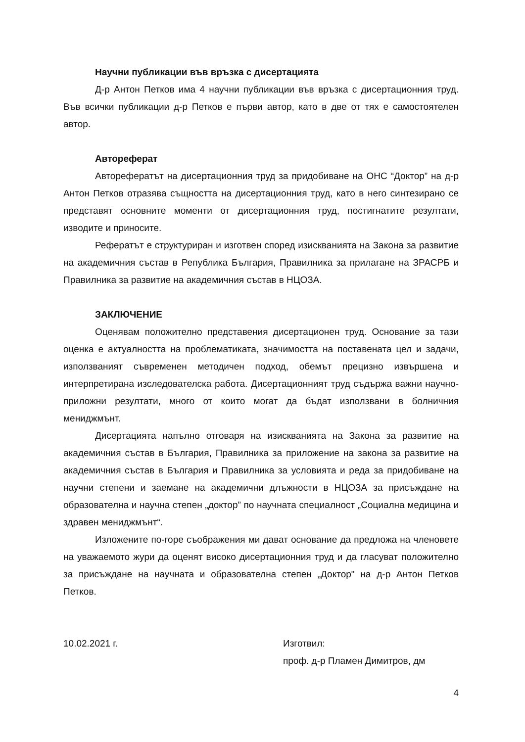Научни публикации във връзка с дисертацията
Д-р Антон Петков има 4 научни публикации във връзка с дисертационния труд. Във всички публикации д-р Петков е първи автор, като в две от тях е самостоятелен автор.
Автореферат
Авторефератът на дисертационния труд за придобиване на ОНС “Доктор” на д-р Антон Петков отразява същността на дисертационния труд, като в него синтезирано се представят основните моменти от дисертационния труд, постигнатите резултати, изводите и приносите.
Рефератът е структуриран и изготвен според изискванията на Закона за развитие на академичния състав в Република България, Правилника за прилагане на ЗРАСРБ и Правилника за развитие на академичния състав в НЦОЗА.
ЗАКЛЮЧЕНИЕ
Оценявам положително представения дисертационен труд. Основание за тази оценка е актуалността на проблематиката, значимостта на поставената цел и задачи, използваният съвременен методичен подход, обемът прецизно извършена и интерпретирана изследователска работа. Дисертационният труд съдържа важни научно-приложни резултати, много от които могат да бъдат използвани в болничния мениджмънт.
Дисертацията напълно отговаря на изискванията на Закона за развитие на академичния състав в България, Правилника за приложение на закона за развитие на академичния състав в България и Правилника за условията и реда за придобиване на научни степени и заемане на академични длъжности в НЦОЗА за присъждане на образователна и научна степен „доктор” по научната специалност „Социална медицина и здравен мениджмънт“.
Изложените по-горе съображения ми дават основание да предложа на членовете на уважаемото жури да оценят високо дисертационния труд и да гласуват положително за присъждане на научната и образователна степен „Доктор" на д-р Антон Петков Петков.
10.02.2021 г. Изготвил:
проф. д-р Пламен Димитров, дм
4